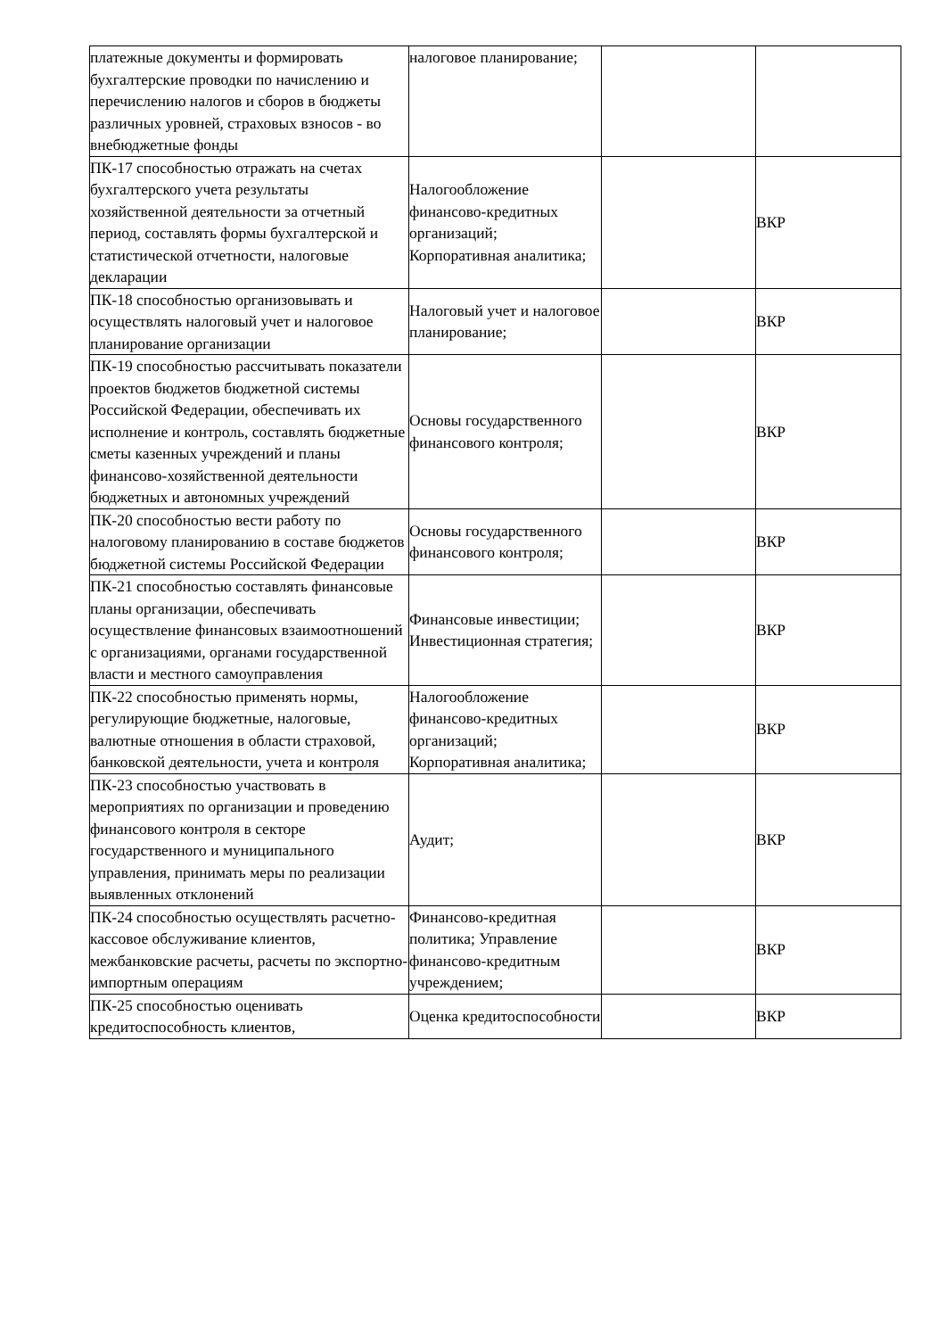| платежные документы и формировать бухгалтерские проводки по начислению и перечислению налогов и сборов в бюджеты различных уровней, страховых взносов - во внебюджетные фонды | налоговое планирование; | | |
| ПК-17 способностью отражать на счетах бухгалтерского учета результаты хозяйственной деятельности за отчетный период, составлять формы бухгалтерской и статистической отчетности, налоговые декларации | Налогообложение финансово-кредитных организаций; Корпоративная аналитика; | | ВКР |
| ПК-18 способностью организовывать и осуществлять налоговый учет и налоговое планирование организации | Налоговый учет и налоговое планирование; | | ВКР |
| ПК-19 способностью рассчитывать показатели проектов бюджетов бюджетной системы Российской Федерации, обеспечивать их исполнение и контроль, составлять бюджетные сметы казенных учреждений и планы финансово-хозяйственной деятельности бюджетных и автономных учреждений | Основы государственного финансового контроля; | | ВКР |
| ПК-20 способностью вести работу по налоговому планированию в составе бюджетов бюджетной системы Российской Федерации | Основы государственного финансового контроля; | | ВКР |
| ПК-21 способностью составлять финансовые планы организации, обеспечивать осуществление финансовых взаимоотношений с организациями, органами государственной власти и местного самоуправления | Финансовые инвестиции; Инвестиционная стратегия; | | ВКР |
| ПК-22 способностью применять нормы, регулирующие бюджетные, налоговые, валютные отношения в области страховой, банковской деятельности, учета и контроля | Налогообложение финансово-кредитных организаций; Корпоративная аналитика; | | ВКР |
| ПК-23 способностью участвовать в мероприятиях по организации и проведению финансового контроля в секторе государственного и муниципального управления, принимать меры по реализации выявленных отклонений | Аудит; | | ВКР |
| ПК-24 способностью осуществлять расчетно-кассовое обслуживание клиентов, межбанковские расчеты, расчеты по экспортно-импортным операциям | Финансово-кредитная политика; Управление финансово-кредитным учреждением; | | ВКР |
| ПК-25 способностью оценивать кредитоспособность клиентов, | Оценка кредитоспособности | | ВКР |